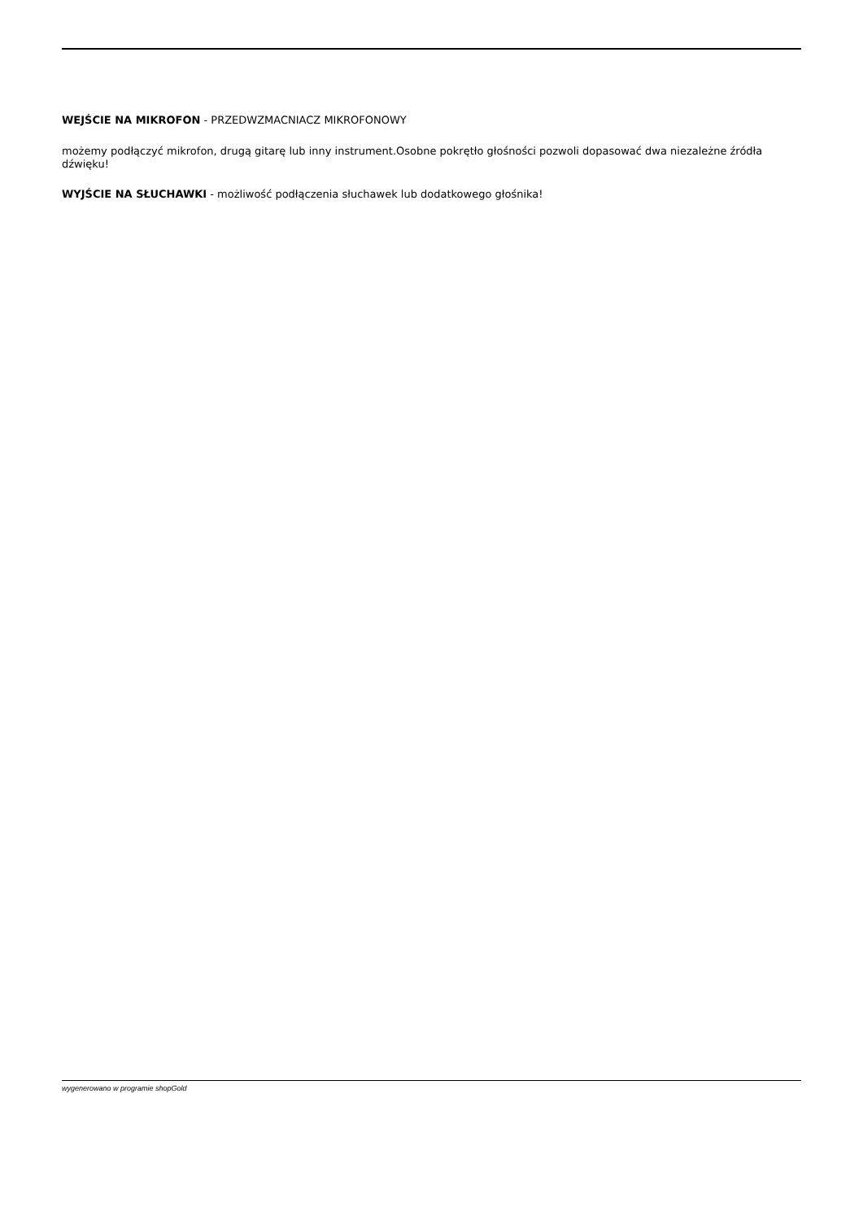WEJŚCIE NA MIKROFON - PRZEDWZMACNIACZ MIKROFONOWY
możemy podłączyć mikrofon, drugą gitarę lub inny instrument.Osobne pokrętło głośności pozwoli dopasować dwa niezależne źródła dźwięku!
WYJŚCIE NA SŁUCHAWKI - możliwość podłączenia słuchawek lub dodatkowego głośnika!
wygenerowano w programie shopGold